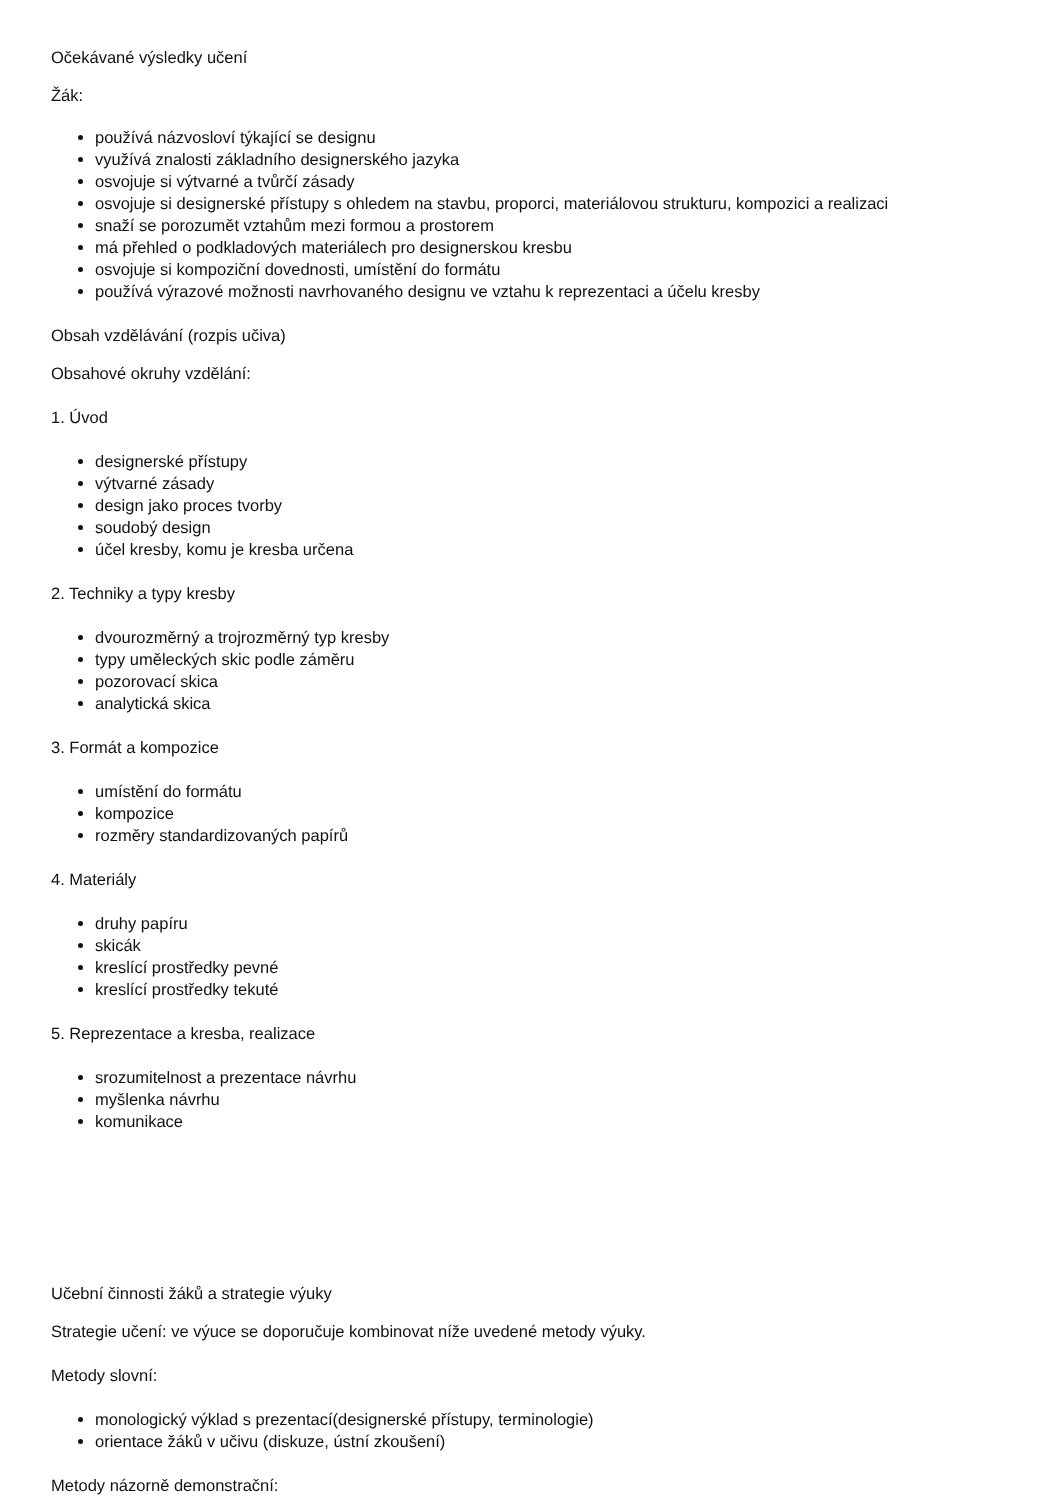Očekávané výsledky učení
Žák:
používá názvosloví týkající se designu
využívá znalosti základního designerského jazyka
osvojuje si výtvarné a tvůrčí zásady
osvojuje si designerské přístupy s ohledem na stavbu, proporci, materiálovou strukturu, kompozici a realizaci
snaží se porozumět vztahům mezi formou a prostorem
má přehled o podkladových materiálech pro designerskou kresbu
osvojuje si kompoziční dovednosti, umístění do formátu
používá výrazové možnosti navrhovaného designu ve vztahu k reprezentaci a účelu kresby
Obsah vzdělávání (rozpis učiva)
Obsahové okruhy vzdělání:
1. Úvod
designerské přístupy
výtvarné zásady
design jako proces tvorby
soudobý design
účel kresby, komu je kresba určena
2. Techniky a typy kresby
dvourozměrný a trojrozměrný typ kresby
typy uměleckých skic podle záměru
pozorovací skica
analytická skica
3. Formát a kompozice
umístění do formátu
kompozice
rozměry standardizovaných papírů
4. Materiály
druhy papíru
skicák
kreslící prostředky pevné
kreslící prostředky tekuté
5. Reprezentace a kresba, realizace
srozumitelnost a prezentace návrhu
myšlenka návrhu
komunikace
Učební činnosti žáků a strategie výuky
Strategie učení: ve výuce se doporučuje kombinovat níže uvedené metody výuky.
Metody slovní:
monologický výklad s prezentací(designerské přístupy, terminologie)
orientace žáků v učivu (diskuze, ústní zkoušení)
Metody názorně demonstrační: